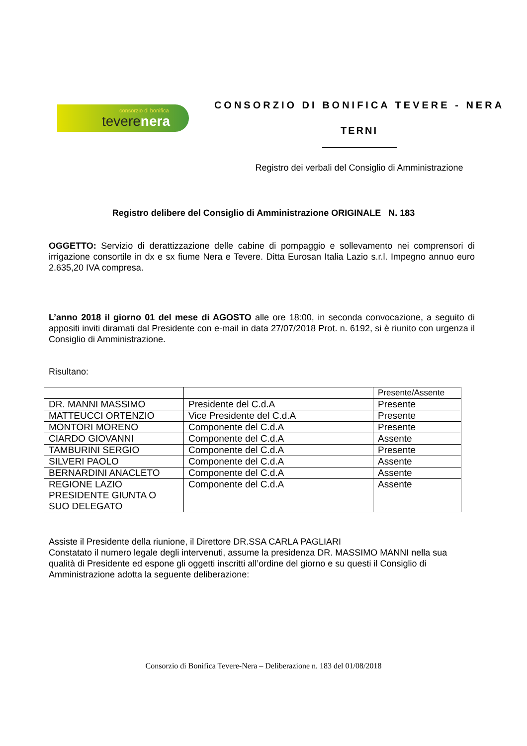consorzio di bonifica
teverenera
CONSORZIO DI BONIFICA TEVERE - NERA
TERNI
Registro dei verbali del Consiglio di Amministrazione
Registro delibere del Consiglio di Amministrazione ORIGINALE N. 183
OGGETTO: Servizio di derattizzazione delle cabine di pompaggio e sollevamento nei comprensori di irrigazione consortile in dx e sx fiume Nera e Tevere. Ditta Eurosan Italia Lazio s.r.l. Impegno annuo euro 2.635,20 IVA compresa.
L’anno 2018 il giorno 01 del mese di AGOSTO alle ore 18:00, in seconda convocazione, a seguito di appositi inviti diramati dal Presidente con e-mail in data 27/07/2018 Prot. n. 6192, si è riunito con urgenza il Consiglio di Amministrazione.
Risultano:
| | | Presente/Assente |
| DR. MANNI MASSIMO | Presidente del C.d.A | Presente |
| MATTEUCCI ORTENZIO | Vice Presidente del C.d.A | Presente |
| MONTORI MORENO | Componente del C.d.A | Presente |
| CIARDO GIOVANNI | Componente del C.d.A | Assente |
| TAMBURINI SERGIO | Componente del C.d.A | Presente |
| SILVERI PAOLO | Componente del C.d.A | Assente |
| BERNARDINI ANACLETO | Componente del C.d.A | Assente |
| REGIONE LAZIO PRESIDENTE GIUNTA O SUO DELEGATO | Componente del C.d.A | Assente |
Assiste il Presidente della riunione, il Direttore DR.SSA CARLA PAGLIARI
Constatato il numero legale degli intervenuti, assume la presidenza DR. MASSIMO MANNI nella sua qualità di Presidente ed espone gli oggetti inscritti all’ordine del giorno e su questi il Consiglio di Amministrazione adotta la seguente deliberazione:
Consorzio di Bonifica Tevere-Nera – Deliberazione n. 183 del 01/08/2018